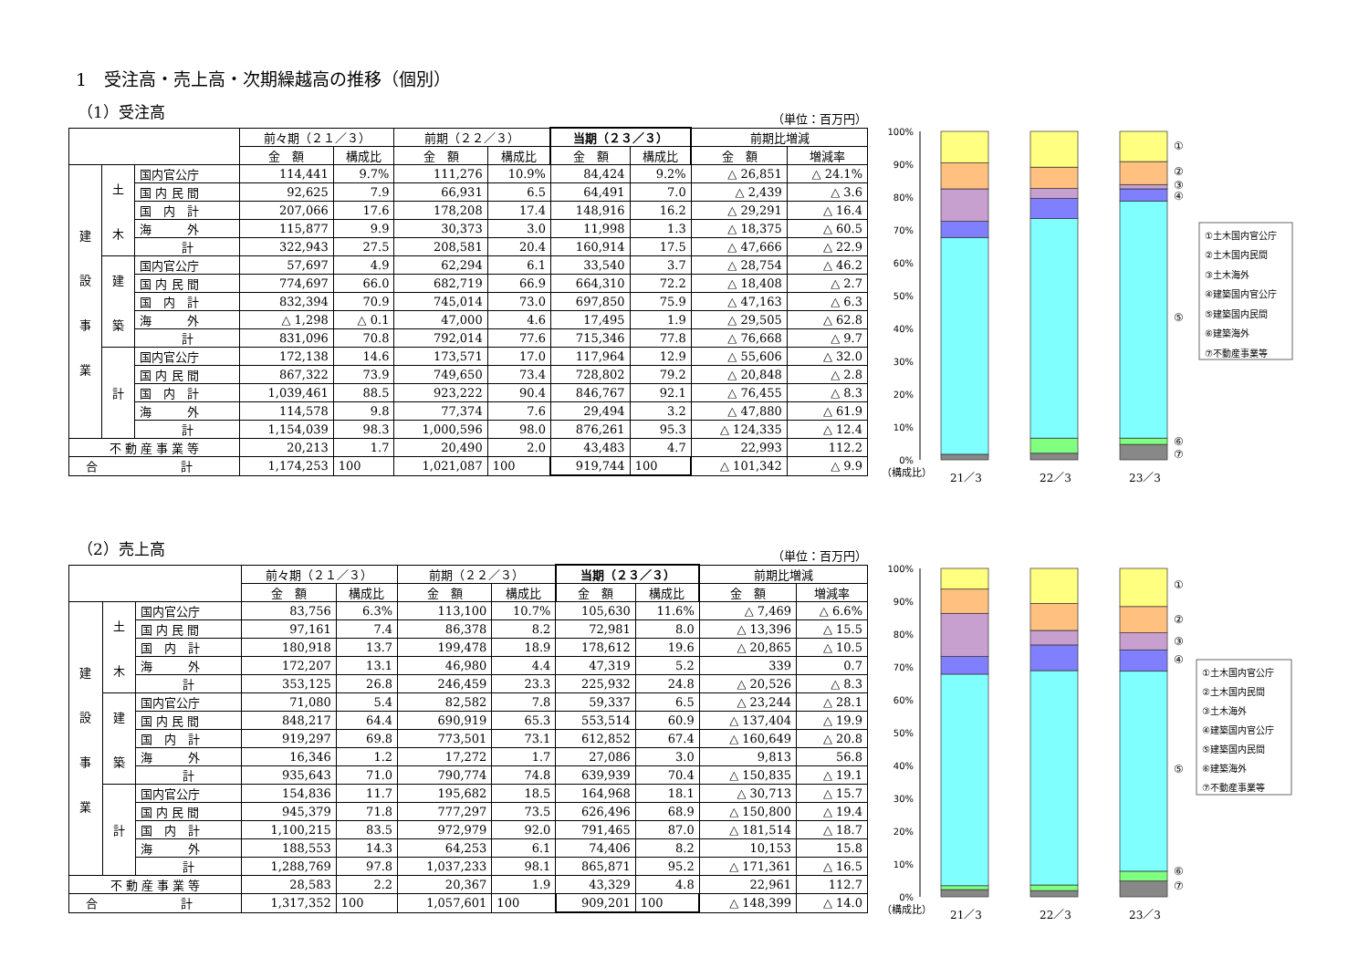1　受注高・売上高・次期繰越高の推移（個別）
（1）受注高
（単位：百万円）
| | | | 前々期（２１／３） | | 前期（２２／３） | | 当期（２３／３） | | 前期比増減 | |
| --- | --- | --- | --- | --- | --- | --- | --- | --- | --- | --- |
| | | | 金 額 | 構成比 | 金 額 | 構成比 | 金 額 | 構成比 | 金 額 | 増減率 |
| 建 設 事 業 | 土 木 | 国内官公庁 | 114,441 | 9.7% | 111,276 | 10.9% | 84,424 | 9.2% | △ 26,851 | △ 24.1% |
| | | 国 内 民 間 | 92,625 | 7.9 | 66,931 | 6.5 | 64,491 | 7.0 | △ 2,439 | △ 3.6 |
| | | 国 内 計 | 207,066 | 17.6 | 178,208 | 17.4 | 148,916 | 16.2 | △ 29,291 | △ 16.4 |
| | | 海 外 | 115,877 | 9.9 | 30,373 | 3.0 | 11,998 | 1.3 | △ 18,375 | △ 60.5 |
| | | 計 | 322,943 | 27.5 | 208,581 | 20.4 | 160,914 | 17.5 | △ 47,666 | △ 22.9 |
| | 建 築 | 国内官公庁 | 57,697 | 4.9 | 62,294 | 6.1 | 33,540 | 3.7 | △ 28,754 | △ 46.2 |
| | | 国 内 民 間 | 774,697 | 66.0 | 682,719 | 66.9 | 664,310 | 72.2 | △ 18,408 | △ 2.7 |
| | | 国 内 計 | 832,394 | 70.9 | 745,014 | 73.0 | 697,850 | 75.9 | △ 47,163 | △ 6.3 |
| | | 海 外 | △ 1,298 | △ 0.1 | 47,000 | 4.6 | 17,495 | 1.9 | △ 29,505 | △ 62.8 |
| | | 計 | 831,096 | 70.8 | 792,014 | 77.6 | 715,346 | 77.8 | △ 76,668 | △ 9.7 |
| | 計 | 国内官公庁 | 172,138 | 14.6 | 173,571 | 17.0 | 117,964 | 12.9 | △ 55,606 | △ 32.0 |
| | | 国 内 民 間 | 867,322 | 73.9 | 749,650 | 73.4 | 728,802 | 79.2 | △ 20,848 | △ 2.8 |
| | | 国 内 計 | 1,039,461 | 88.5 | 923,222 | 90.4 | 846,767 | 92.1 | △ 76,455 | △ 8.3 |
| | | 海 外 | 114,578 | 9.8 | 77,374 | 7.6 | 29,494 | 3.2 | △ 47,880 | △ 61.9 |
| | | 計 | 1,154,039 | 98.3 | 1,000,596 | 98.0 | 876,261 | 95.3 | △ 124,335 | △ 12.4 |
| 不 動 産 事 業 等 | | | 20,213 | 1.7 | 20,490 | 2.0 | 43,483 | 4.7 | 22,993 | 112.2 |
| 合 計 | | | 1,174,253 | 100 | 1,021,087 | 100 | 919,744 | 100 | △ 101,342 | △ 9.9 |
100%
90%
80%
70%
60%
50%
40%
30%
20%
10%
0%
①
②
③
④
⑤
⑥
⑦
（構成比）
21／3
22／3
23／3
①土木国内官公庁
②土木国内民間
③土木海外
④建築国内官公庁
⑤建築国内民間
⑥建築海外
⑦不動産事業等
（2）売上高
（単位：百万円）
| | | | 前々期（２１／３） | | 前期（２２／３） | | 当期（２３／３） | | 前期比増減 | |
| --- | --- | --- | --- | --- | --- | --- | --- | --- | --- | --- |
| | | | 金 額 | 構成比 | 金 額 | 構成比 | 金 額 | 構成比 | 金 額 | 増減率 |
| 建 設 事 業 | 土 木 | 国内官公庁 | 83,756 | 6.3% | 113,100 | 10.7% | 105,630 | 11.6% | △ 7,469 | △ 6.6% |
| | | 国 内 民 間 | 97,161 | 7.4 | 86,378 | 8.2 | 72,981 | 8.0 | △ 13,396 | △ 15.5 |
| | | 国 内 計 | 180,918 | 13.7 | 199,478 | 18.9 | 178,612 | 19.6 | △ 20,865 | △ 10.5 |
| | | 海 外 | 172,207 | 13.1 | 46,980 | 4.4 | 47,319 | 5.2 | 339 | 0.7 |
| | | 計 | 353,125 | 26.8 | 246,459 | 23.3 | 225,932 | 24.8 | △ 20,526 | △ 8.3 |
| | 建 築 | 国内官公庁 | 71,080 | 5.4 | 82,582 | 7.8 | 59,337 | 6.5 | △ 23,244 | △ 28.1 |
| | | 国 内 民 間 | 848,217 | 64.4 | 690,919 | 65.3 | 553,514 | 60.9 | △ 137,404 | △ 19.9 |
| | | 国 内 計 | 919,297 | 69.8 | 773,501 | 73.1 | 612,852 | 67.4 | △ 160,649 | △ 20.8 |
| | | 海 外 | 16,346 | 1.2 | 17,272 | 1.7 | 27,086 | 3.0 | 9,813 | 56.8 |
| | | 計 | 935,643 | 71.0 | 790,774 | 74.8 | 639,939 | 70.4 | △ 150,835 | △ 19.1 |
| | 計 | 国内官公庁 | 154,836 | 11.7 | 195,682 | 18.5 | 164,968 | 18.1 | △ 30,713 | △ 15.7 |
| | | 国 内 民 間 | 945,379 | 71.8 | 777,297 | 73.5 | 626,496 | 68.9 | △ 150,800 | △ 19.4 |
| | | 国 内 計 | 1,100,215 | 83.5 | 972,979 | 92.0 | 791,465 | 87.0 | △ 181,514 | △ 18.7 |
| | | 海 外 | 188,553 | 14.3 | 64,253 | 6.1 | 74,406 | 8.2 | 10,153 | 15.8 |
| | | 計 | 1,288,769 | 97.8 | 1,037,233 | 98.1 | 865,871 | 95.2 | △ 171,361 | △ 16.5 |
| 不 動 産 事 業 等 | | | 28,583 | 2.2 | 20,367 | 1.9 | 43,329 | 4.8 | 22,961 | 112.7 |
| 合 計 | | | 1,317,352 | 100 | 1,057,601 | 100 | 909,201 | 100 | △ 148,399 | △ 14.0 |
100%
90%
80%
70%
60%
50%
40%
30%
20%
10%
0%
①
②
③
④
⑤
⑥
⑦
（構成比）
21／3
22／3
23／3
①土木国内官公庁
②土木国内民間
③土木海外
④建築国内官公庁
⑤建築国内民間
⑥建築海外
⑦不動産事業等